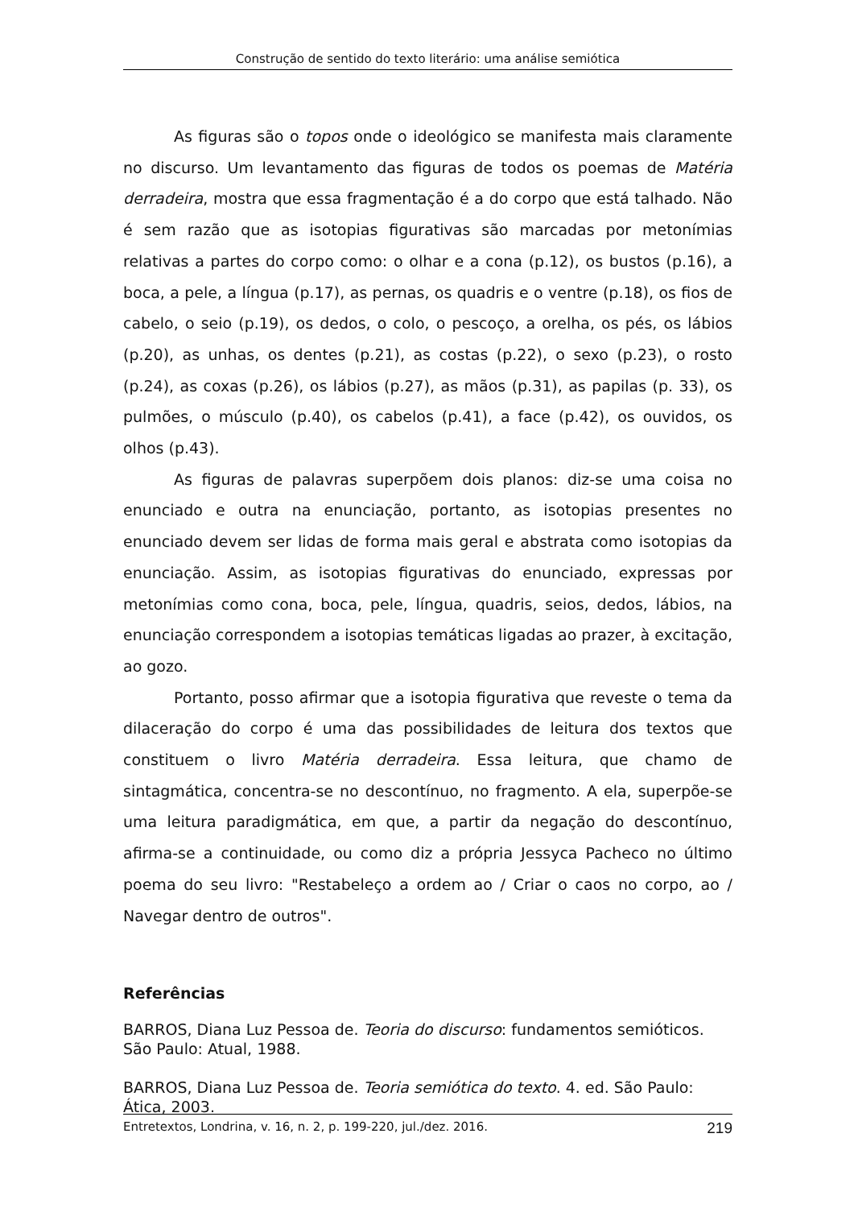Construção de sentido do texto literário: uma análise semiótica
As figuras são o topos onde o ideológico se manifesta mais claramente no discurso. Um levantamento das figuras de todos os poemas de Matéria derradeira, mostra que essa fragmentação é a do corpo que está talhado. Não é sem razão que as isotopias figurativas são marcadas por metonímias relativas a partes do corpo como: o olhar e a cona (p.12), os bustos (p.16), a boca, a pele, a língua (p.17), as pernas, os quadris e o ventre (p.18), os fios de cabelo, o seio (p.19), os dedos, o colo, o pescoço, a orelha, os pés, os lábios (p.20), as unhas, os dentes (p.21), as costas (p.22), o sexo (p.23), o rosto (p.24), as coxas (p.26), os lábios (p.27), as mãos (p.31), as papilas (p. 33), os pulmões, o músculo (p.40), os cabelos (p.41), a face (p.42), os ouvidos, os olhos (p.43).
As figuras de palavras superpõem dois planos: diz-se uma coisa no enunciado e outra na enunciação, portanto, as isotopias presentes no enunciado devem ser lidas de forma mais geral e abstrata como isotopias da enunciação. Assim, as isotopias figurativas do enunciado, expressas por metonímias como cona, boca, pele, língua, quadris, seios, dedos, lábios, na enunciação correspondem a isotopias temáticas ligadas ao prazer, à excitação, ao gozo.
Portanto, posso afirmar que a isotopia figurativa que reveste o tema da dilaceração do corpo é uma das possibilidades de leitura dos textos que constituem o livro Matéria derradeira. Essa leitura, que chamo de sintagmática, concentra-se no descontínuo, no fragmento. A ela, superpõe-se uma leitura paradigmática, em que, a partir da negação do descontínuo, afirma-se a continuidade, ou como diz a própria Jessyca Pacheco no último poema do seu livro: "Restabeleço a ordem ao / Criar o caos no corpo, ao / Navegar dentro de outros".
Referências
BARROS, Diana Luz Pessoa de. Teoria do discurso: fundamentos semióticos. São Paulo: Atual, 1988.
BARROS, Diana Luz Pessoa de. Teoria semiótica do texto. 4. ed. São Paulo: Ática, 2003.
Entretextos, Londrina, v. 16, n. 2, p. 199-220, jul./dez. 2016. 219